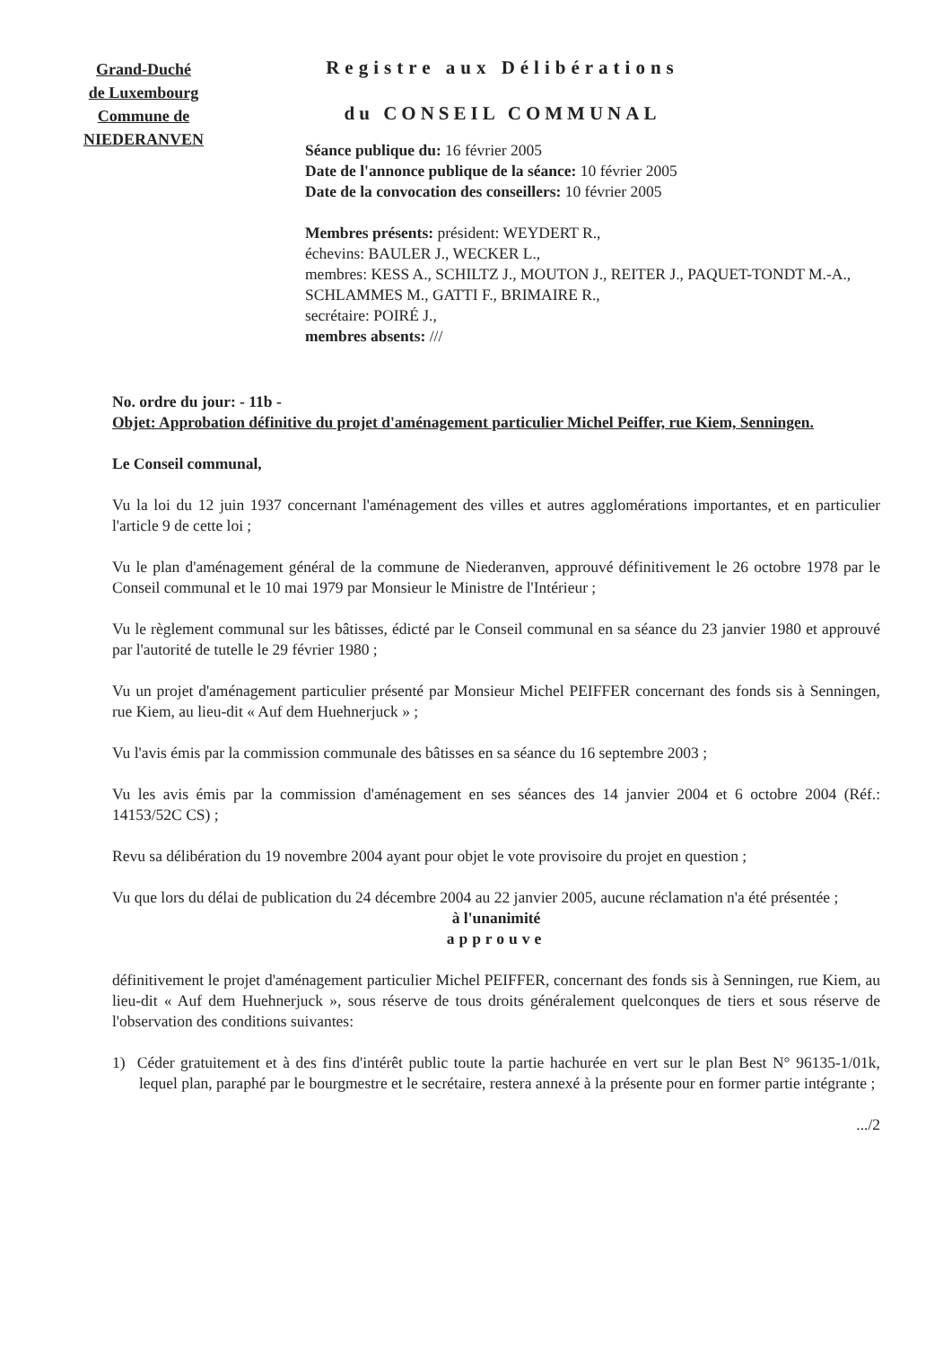Grand-Duché
de Luxembourg
Commune de
NIEDERANVEN
Registre aux Délibérations
du CONSEIL COMMUNAL
Séance publique du: 16 février 2005
Date de l'annonce publique de la séance: 10 février 2005
Date de la convocation des conseillers: 10 février 2005
Membres présents: président: WEYDERT R.,
échevins: BAULER J., WECKER L.,
membres: KESS A., SCHILTZ J., MOUTON J., REITER J., PAQUET-TONDT M.-A., SCHLAMMES M., GATTI F., BRIMAIRE R.,
secrétaire: POIRÉ J.,
membres absents: ///
No. ordre du jour: - 11b -
Objet: Approbation définitive du projet d'aménagement particulier Michel Peiffer, rue Kiem, Senningen.
Le Conseil communal,
Vu la loi du 12 juin 1937 concernant l'aménagement des villes et autres agglomérations importantes, et en particulier l'article 9 de cette loi ;
Vu le plan d'aménagement général de la commune de Niederanven, approuvé définitivement le 26 octobre 1978 par le Conseil communal et le 10 mai 1979 par Monsieur le Ministre de l'Intérieur ;
Vu le règlement communal sur les bâtisses, édicté par le Conseil communal en sa séance du 23 janvier 1980 et approuvé par l'autorité de tutelle le 29 février 1980 ;
Vu un projet d'aménagement particulier présenté par Monsieur Michel PEIFFER concernant des fonds sis à Senningen, rue Kiem, au lieu-dit « Auf dem Huehnerjuck » ;
Vu l'avis émis par la commission communale des bâtisses en sa séance du 16 septembre 2003 ;
Vu les avis émis par la commission d'aménagement en ses séances des 14 janvier 2004 et 6 octobre 2004 (Réf.: 14153/52C CS) ;
Revu sa délibération du 19 novembre 2004 ayant pour objet le vote provisoire du projet en question ;
Vu que lors du délai de publication du 24 décembre 2004 au 22 janvier 2005, aucune réclamation n'a été présentée ;
à l'unanimité
approuve
définitivement le projet d'aménagement particulier Michel PEIFFER, concernant des fonds sis à Senningen, rue Kiem, au lieu-dit « Auf dem Huehnerjuck », sous réserve de tous droits généralement quelconques de tiers et sous réserve de l'observation des conditions suivantes:
1) Céder gratuitement et à des fins d'intérêt public toute la partie hachurée en vert sur le plan Best N° 96135-1/01k, lequel plan, paraphé par le bourgmestre et le secrétaire, restera annexé à la présente pour en former partie intégrante ;
.../2